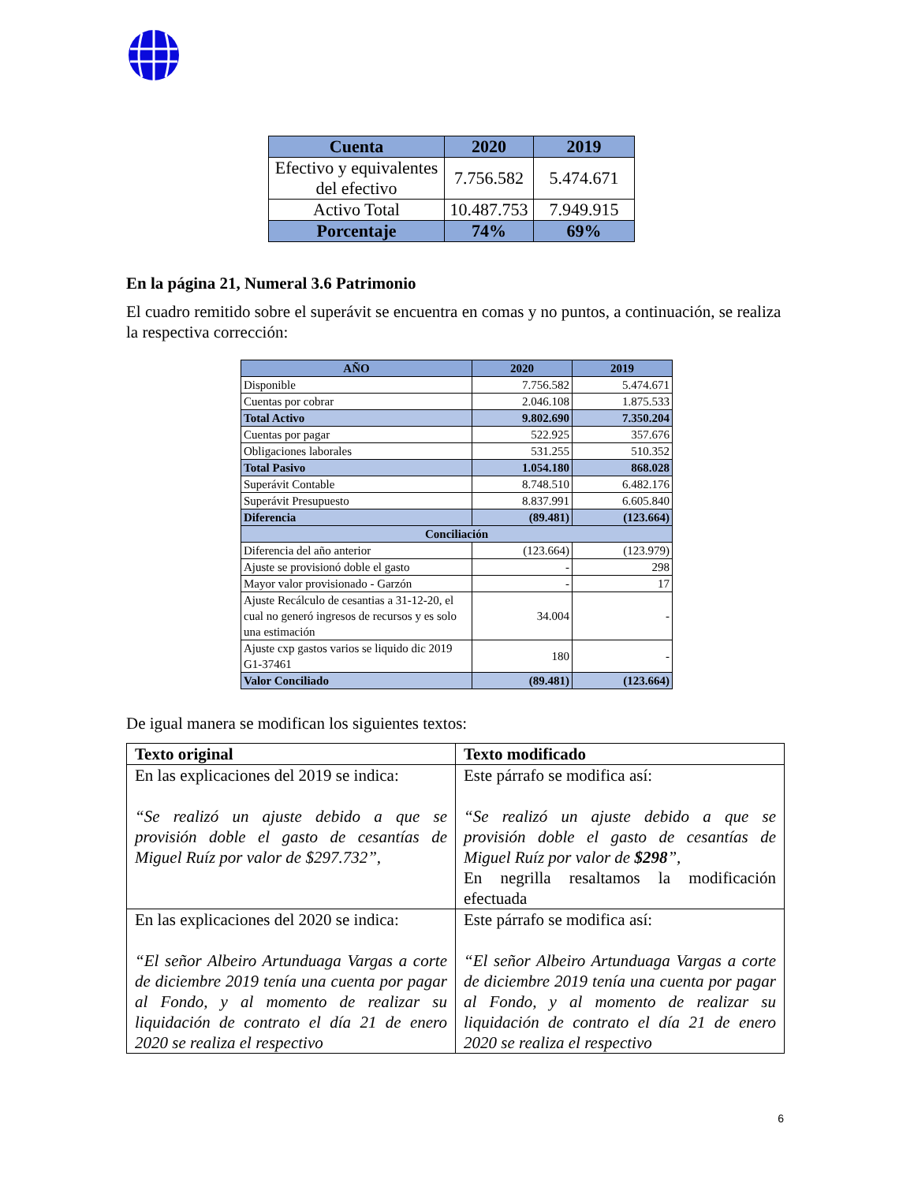| Cuenta | 2020 | 2019 |
| --- | --- | --- |
| Efectivo y equivalentes del efectivo | 7.756.582 | 5.474.671 |
| Activo Total | 10.487.753 | 7.949.915 |
| Porcentaje | 74% | 69% |
En la página 21, Numeral 3.6 Patrimonio
El cuadro remitido sobre el superávit se encuentra en comas y no puntos, a continuación, se realiza la respectiva corrección:
| AÑO | 2020 | 2019 |
| --- | --- | --- |
| Disponible | 7.756.582 | 5.474.671 |
| Cuentas por cobrar | 2.046.108 | 1.875.533 |
| Total Activo | 9.802.690 | 7.350.204 |
| Cuentas por pagar | 522.925 | 357.676 |
| Obligaciones laborales | 531.255 | 510.352 |
| Total Pasivo | 1.054.180 | 868.028 |
| Superávit Contable | 8.748.510 | 6.482.176 |
| Superávit Presupuesto | 8.837.991 | 6.605.840 |
| Diferencia | (89.481) | (123.664) |
| Conciliación | | |
| Diferencia del año anterior | (123.664) | (123.979) |
| Ajuste se provisionó doble el gasto | - | 298 |
| Mayor valor provisionado - Garzón | - | 17 |
| Ajuste Recálculo de cesantias a 31-12-20, el cual no generó ingresos de recursos y es solo una estimación | 34.004 | - |
| Ajuste cxp gastos varios se liquido dic 2019 G1-37461 | 180 | - |
| Valor Conciliado | (89.481) | (123.664) |
De igual manera se modifican los siguientes textos:
| Texto original | Texto modificado |
| --- | --- |
| En las explicaciones del 2019 se indica: “Se realizó un ajuste debido a que se provisión doble el gasto de cesantías de Miguel Ruíz por valor de $297.732”, | Este párrafo se modifica así: “Se realizó un ajuste debido a que se provisión doble el gasto de cesantías de Miguel Ruíz por valor de $298 ”, En negrilla resaltamos la modificación efectuada |
| En las explicaciones del 2020 se indica: “El señor Albeiro Artunduaga Vargas a corte de diciembre 2019 tenía una cuenta por pagar al Fondo, y al momento de realizar su liquidación de contrato el día 21 de enero 2020 se realiza el respectivo | Este párrafo se modifica así: “El señor Albeiro Artunduaga Vargas a corte de diciembre 2019 tenía una cuenta por pagar al Fondo, y al momento de realizar su liquidación de contrato el día 21 de enero 2020 se realiza el respectivo |
6